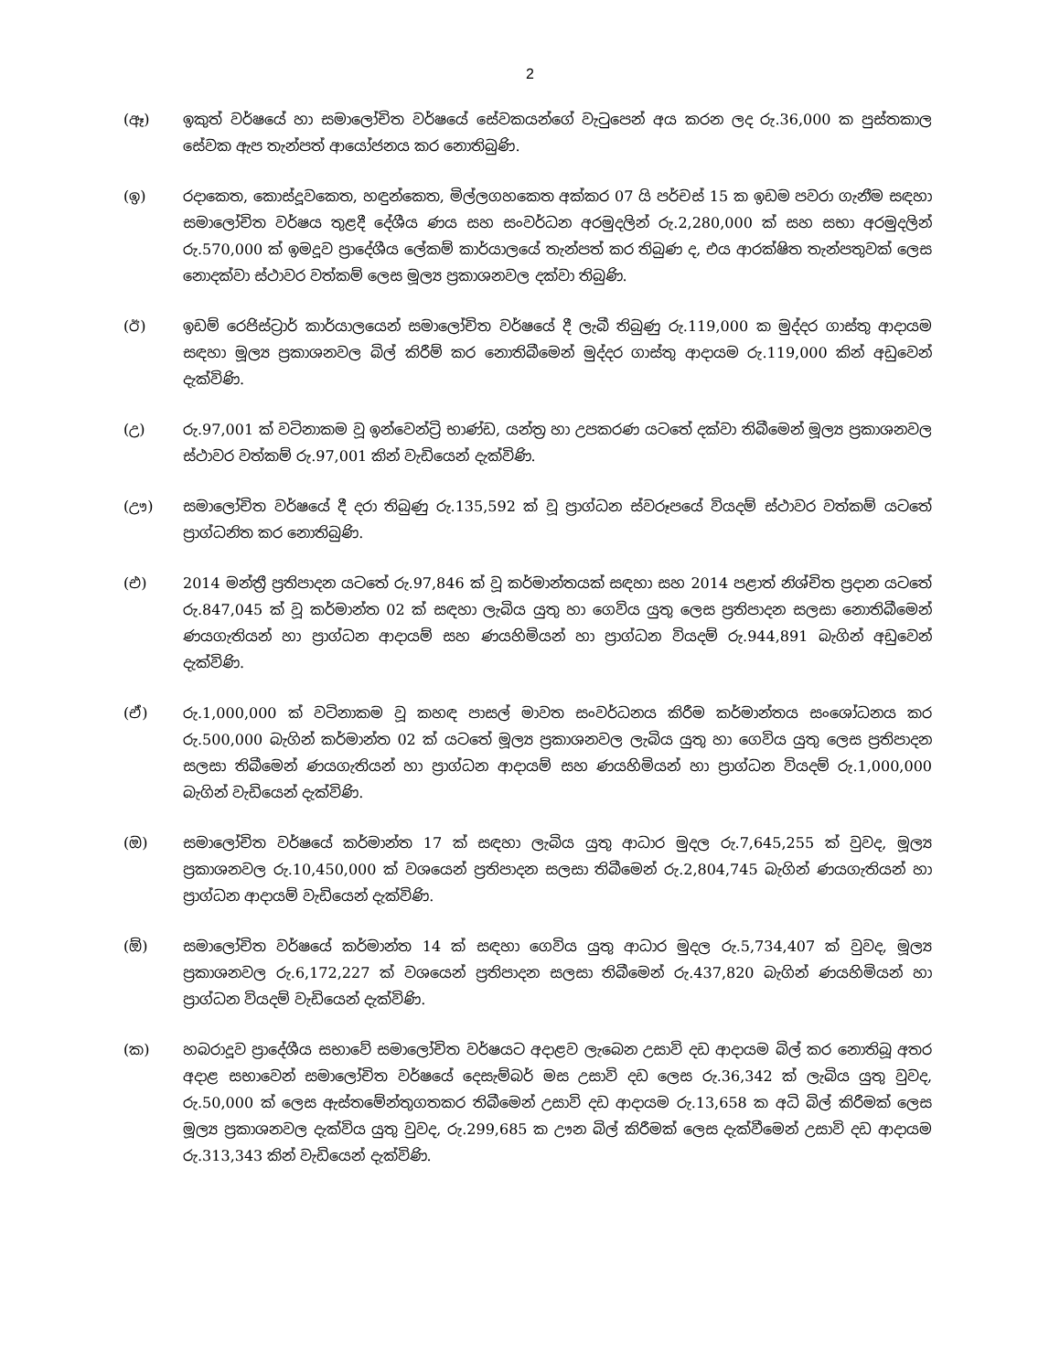2
(ඈ) ඉකුත් වර්ෂයේ හා සමාලෝචිත වර්ෂයේ සේවකයන්ගේ වැටුපෙන් අය කරන ලද රු.36,000 ක පුස්තකාල සේවක ඇප තැන්පත් ආයෝජනය කර නොතිබුණි.
(ඉ) රදාකෙත, කොස්දූවකෙත, හඳුන්කෙත, මිල්ලගහකෙත අක්කර 07 යි පර්චස් 15 ක ඉඩම පවරා ගැනීම සඳහා සමාලෝචිත වර්ෂය තුළදී දේශීය ණය සහ සංවර්ධන අරමුදලින් රු.2,280,000 ක් සහ සභා අරමුදලින් රු.570,000 ක් ඉමදූව ප්‍රාදේශීය ලේකම් කාර්යාලයේ තැන්පත් කර තිබුණ ද, එය ආරක්ෂිත තැන්පතුවක් ලෙස නොදක්වා ස්ථාවර වත්කම් ලෙස මූල්‍ය ප්‍රකාශනවල දක්වා තිබුණි.
(ඊ) ඉඩම් රෙජිස්ට්‍රාර් කාර්යාලයෙන් සමාලෝචිත වර්ෂයේ දී ලැබී තිබුණු රු.119,000 ක මුද්දර ගාස්තු ආදායම සඳහා මූල්‍ය ප්‍රකාශනවල බිල් කිරීම් කර නොතිබීමෙන් මුද්දර ගාස්තු ආදායම රු.119,000 කින් අඩුවෙන් දැක්විණි.
(උ) රු.97,001 ක් වටිනාකම වූ ඉන්වෙන්ට්‍රි භාණ්ඩ, යන්ත්‍ර හා උපකරණ යටතේ දක්වා තිබීමෙන් මූල්‍ය ප්‍රකාශනවල ස්ථාවර වත්කම් රු.97,001 කින් වැඩියෙන් දැක්විණි.
(ඌ) සමාලෝචිත වර්ෂයේ දී දරා තිබුණු රු.135,592 ක් වූ ප්‍රාග්ධන ස්වරූපයේ වියදම් ස්ථාවර වත්කම් යටතේ ප්‍රාග්ධනිත කර නොතිබුණි.
(එ) 2014 මන්ත්‍රී ප්‍රතිපාදන යටතේ රු.97,846 ක් වූ කර්මාන්තයක් සඳහා සහ 2014 පළාත් නිශ්චිත ප්‍රදාන යටතේ රු.847,045 ක් වූ කර්මාන්ත 02 ක් සඳහා ලැබිය යුතු හා ගෙවිය යුතු ලෙස ප්‍රතිපාදන සලසා නොතිබීමෙන් ණයගැතියන් හා ප්‍රාග්ධන ආදායම් සහ ණයහිමියන් හා ප්‍රාග්ධන වියදම් රු.944,891 බැගින් අඩුවෙන් දැක්විණි.
(ඒ) රු.1,000,000 ක් වටිනාකම වූ කහඳ පාසල් මාවත සංවර්ධනය කිරීම කර්මාන්තය සංශෝධනය කර රු.500,000 බැගින් කර්මාන්ත 02 ක් යටතේ මූල්‍ය ප්‍රකාශනවල ලැබිය යුතු හා ගෙවිය යුතු ලෙස ප්‍රතිපාදන සලසා තිබීමෙන් ණයගැතියන් හා ප්‍රාග්ධන ආදායම් සහ ණයහිමියන් හා ප්‍රාග්ධන වියදම් රු.1,000,000 බැගින් වැඩියෙන් දැක්විණි.
(ඔ) සමාලෝචිත වර්ෂයේ කර්මාන්ත 17 ක් සඳහා ලැබිය යුතු ආධාර මුදල රු.7,645,255 ක් වුවද, මූල්‍ය ප්‍රකාශනවල රු.10,450,000 ක් වශයෙන් ප්‍රතිපාදන සලසා තිබීමෙන් රු.2,804,745 බැගින් ණයගැතියන් හා ප්‍රාග්ධන ආදායම් වැඩියෙන් දැක්විණි.
(ඕ) සමාලෝචිත වර්ෂයේ කර්මාන්ත 14 ක් සඳහා ගෙවිය යුතු ආධාර මුදල රු.5,734,407 ක් වුවද, මූල්‍ය ප්‍රකාශනවල රු.6,172,227 ක් වශයෙන් ප්‍රතිපාදන සලසා තිබීමෙන් රු.437,820 බැගින් ණයහිමියන් හා ප්‍රාග්ධන වියදම් වැඩියෙන් දැක්විණි.
(ක) හබරාදූව ප්‍රාදේශීය සභාවේ සමාලෝචිත වර්ෂයට අදාළව ලැබෙන උසාවි දඩ ආදායම බිල් කර නොතිබූ අතර අදාළ සභාවෙන් සමාලෝචිත වර්ෂයේ දෙසැම්බර් මස උසාවි දඩ ලෙස රු.36,342 ක් ලැබිය යුතු වුවද, රු.50,000 ක් ලෙස ඇස්තමේන්තුගතකර තිබීමෙන් උසාවි දඩ ආදායම රු.13,658 ක අධි බිල් කිරීමක් ලෙස මූල්‍ය ප්‍රකාශනවල දැක්විය යුතු වුවද, රු.299,685 ක ඌන බිල් කිරීමක් ලෙස දැක්වීමෙන් උසාවි දඩ ආදායම රු.313,343 කින් වැඩියෙන් දැක්විණි.